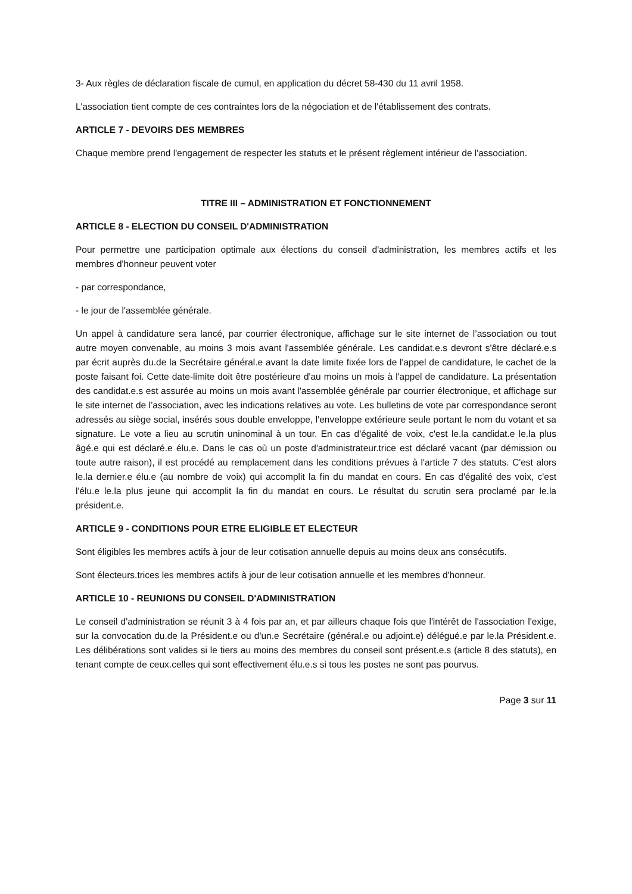3- Aux règles de déclaration fiscale de cumul, en application du décret 58-430 du 11 avril 1958.
L'association tient compte de ces contraintes lors de la négociation et de l'établissement des contrats.
ARTICLE 7 - DEVOIRS DES MEMBRES
Chaque membre prend l'engagement de respecter les statuts et le présent règlement intérieur de l'association.
TITRE III – ADMINISTRATION ET FONCTIONNEMENT
ARTICLE 8 - ELECTION DU CONSEIL D'ADMINISTRATION
Pour permettre une participation optimale aux élections du conseil d'administration, les membres actifs et les membres d'honneur peuvent voter
- par correspondance,
- le jour de l'assemblée générale.
Un appel à candidature sera lancé, par courrier électronique, affichage sur le site internet de l’association ou tout autre moyen convenable, au moins 3 mois avant l'assemblée générale. Les candidat.e.s devront s'être déclaré.e.s par écrit auprès du.de la Secrétaire général.e avant la date limite fixée lors de l'appel de candidature, le cachet de la poste faisant foi. Cette date-limite doit être postérieure d'au moins un mois à l'appel de candidature. La présentation des candidat.e.s est assurée au moins un mois avant l'assemblée générale par courrier électronique, et affichage sur le site internet de l’association, avec les indications relatives au vote. Les bulletins de vote par correspondance seront adressés au siège social, insérés sous double enveloppe, l'enveloppe extérieure seule portant le nom du votant et sa signature. Le vote a lieu au scrutin uninominal à un tour. En cas d'égalité de voix, c'est le.la candidat.e le.la plus âgé.e qui est déclaré.e élu.e. Dans le cas où un poste d'administrateur.trice est déclaré vacant (par démission ou toute autre raison), il est procédé au remplacement dans les conditions prévues à l'article 7 des statuts. C'est alors le.la dernier.e élu.e (au nombre de voix) qui accomplit la fin du mandat en cours. En cas d'égalité des voix, c'est l'élu.e le.la plus jeune qui accomplit la fin du mandat en cours. Le résultat du scrutin sera proclamé par le.la président.e.
ARTICLE 9 - CONDITIONS POUR ETRE ELIGIBLE ET ELECTEUR
Sont éligibles les membres actifs à jour de leur cotisation annuelle depuis au moins deux ans consécutifs.
Sont électeurs.trices les membres actifs à jour de leur cotisation annuelle et les membres d'honneur.
ARTICLE 10 - REUNIONS DU CONSEIL D'ADMINISTRATION
Le conseil d'administration se réunit 3 à 4 fois par an, et par ailleurs chaque fois que l'intérêt de l'association l'exige, sur la convocation du.de la Président.e ou d'un.e Secrétaire (général.e ou adjoint.e) délégué.e par le.la Président.e. Les délibérations sont valides si le tiers au moins des membres du conseil sont présent.e.s (article 8 des statuts), en tenant compte de ceux.celles qui sont effectivement élu.e.s si tous les postes ne sont pas pourvus.
Page 3 sur 11